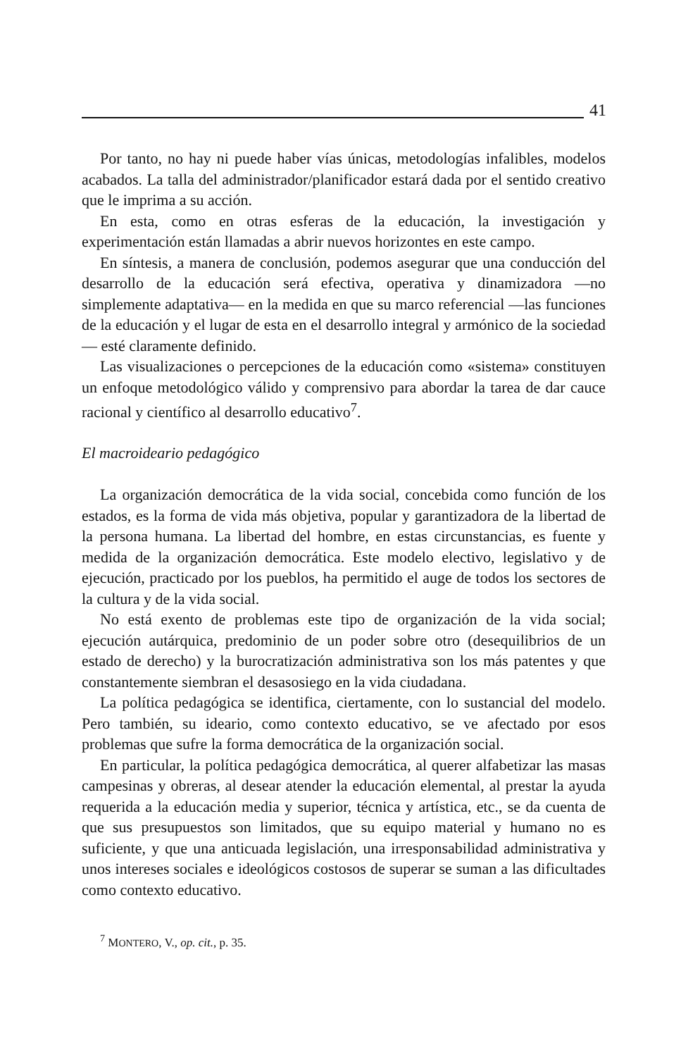41
Por tanto, no hay ni puede haber vías únicas, metodologías infalibles, modelos acabados. La talla del administrador/planificador estará dada por el sentido creativo que le imprima a su acción.
En esta, como en otras esferas de la educación, la investigación y experimentación están llamadas a abrir nuevos horizontes en este campo.
En síntesis, a manera de conclusión, podemos asegurar que una conducción del desarrollo de la educación será efectiva, operativa y dinamizadora —no simplemente adaptativa— en la medida en que su marco referencial —las funciones de la educación y el lugar de esta en el desarrollo integral y armónico de la sociedad— esté claramente definido.
Las visualizaciones o percepciones de la educación como «sistema» constituyen un enfoque metodológico válido y comprensivo para abordar la tarea de dar cauce racional y científico al desarrollo educativo<sup>7</sup>.
El macroideario pedagógico
La organización democrática de la vida social, concebida como función de los estados, es la forma de vida más objetiva, popular y garantizadora de la libertad de la persona humana. La libertad del hombre, en estas circunstancias, es fuente y medida de la organización democrática. Este modelo electivo, legislativo y de ejecución, practicado por los pueblos, ha permitido el auge de todos los sectores de la cultura y de la vida social.
No está exento de problemas este tipo de organización de la vida social; ejecución autárquica, predominio de un poder sobre otro (desequilibrios de un estado de derecho) y la burocratización administrativa son los más patentes y que constantemente siembran el desasosiego en la vida ciudadana.
La política pedagógica se identifica, ciertamente, con lo sustancial del modelo. Pero también, su ideario, como contexto educativo, se ve afectado por esos problemas que sufre la forma democrática de la organización social.
En particular, la política pedagógica democrática, al querer alfabetizar las masas campesinas y obreras, al desear atender la educación elemental, al prestar la ayuda requerida a la educación media y superior, técnica y artística, etc., se da cuenta de que sus presupuestos son limitados, que su equipo material y humano no es suficiente, y que una anticuada legislación, una irresponsabilidad administrativa y unos intereses sociales e ideológicos costosos de superar se suman a las dificultades como contexto educativo.
<sup>7</sup> MONTERO, V., op. cit., p. 35.